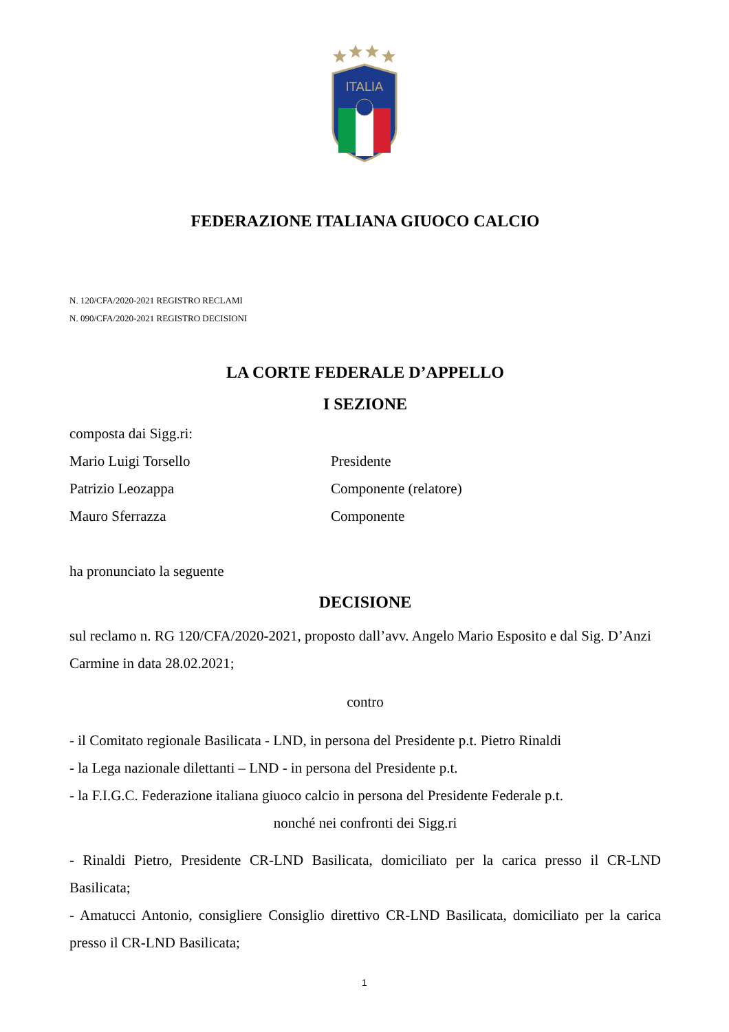ITALIA
FEDERAZIONE ITALIANA GIUOCO CALCIO
N. 120/CFA/2020-2021 REGISTRO RECLAMI
N. 090/CFA/2020-2021 REGISTRO DECISIONI
LA CORTE FEDERALE D’APPELLO
I SEZIONE
composta dai Sigg.ri:
Mario Luigi Torsello Presidente
Patrizio Leozappa Componente (relatore)
Mauro Sferrazza Componente
ha pronunciato la seguente
DECISIONE
sul reclamo n. RG 120/CFA/2020-2021, proposto dall’avv. Angelo Mario Esposito e dal Sig. D’Anzi Carmine in data 28.02.2021;
contro
- il Comitato regionale Basilicata - LND, in persona del Presidente p.t. Pietro Rinaldi
- la Lega nazionale dilettanti – LND - in persona del Presidente p.t.
- la F.I.G.C. Federazione italiana giuoco calcio in persona del Presidente Federale p.t.
nonché nei confronti dei Sigg.ri
- Rinaldi Pietro, Presidente CR-LND Basilicata, domiciliato per la carica presso il CR-LND Basilicata;
- Amatucci Antonio, consigliere Consiglio direttivo CR-LND Basilicata, domiciliato per la carica presso il CR-LND Basilicata;
1